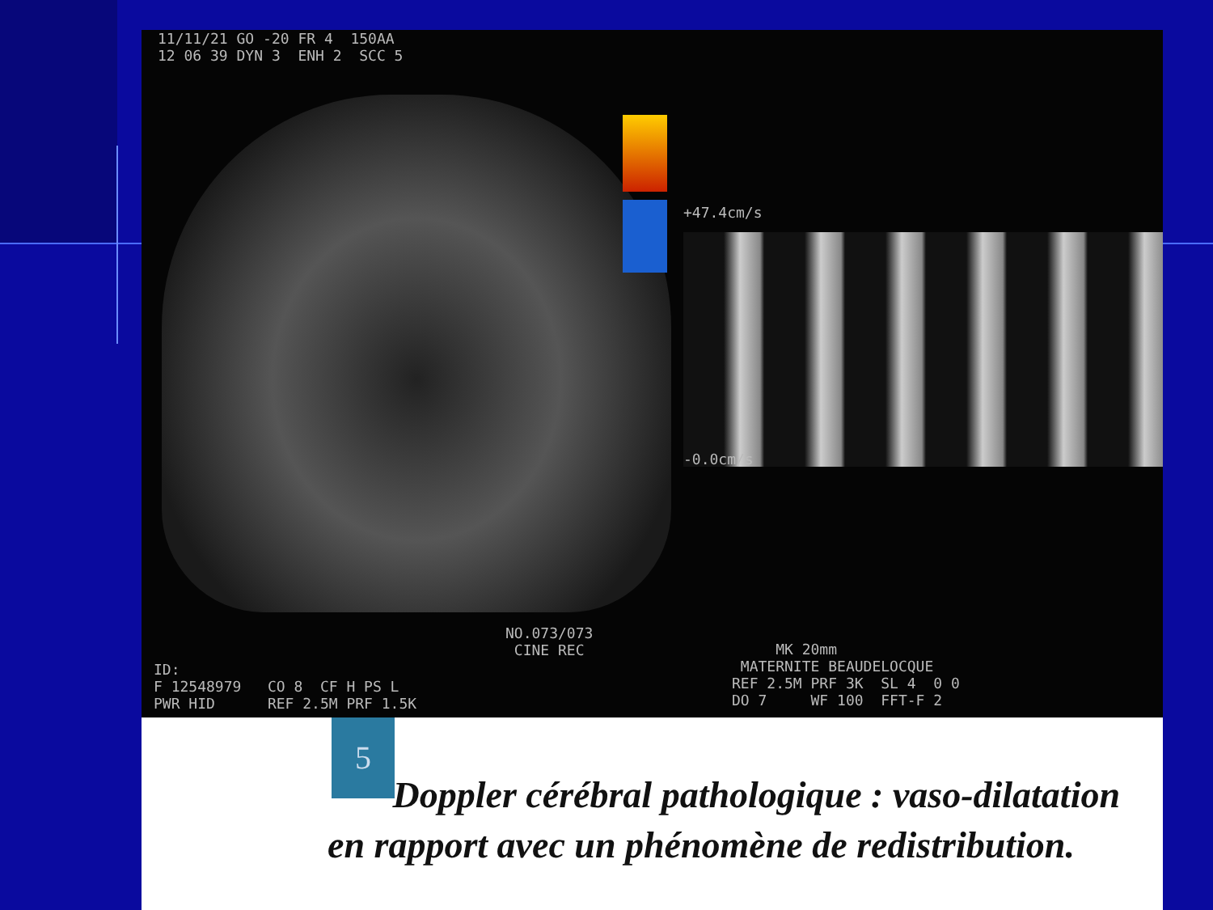11/11/21 GO -20 FR 4 150AA 12 06 39 DYN 3 ENH 2 SCC 5
+47.4cm/s
-0.0cm/s
NO.073/073 CINE REC
MK 20mm MATERNITE BEAUDELOCQUE REF 2.5M PRF 3K SL 4 0 0 DO 7 WF 100 FFT-F 2
ID: F 12548979 CO 8 CF H PS L PWR HID REF 2.5M PRF 1.5K
5
Doppler cérébral pathologique : vaso-dilatation en rapport avec un phénomène de redistribution.